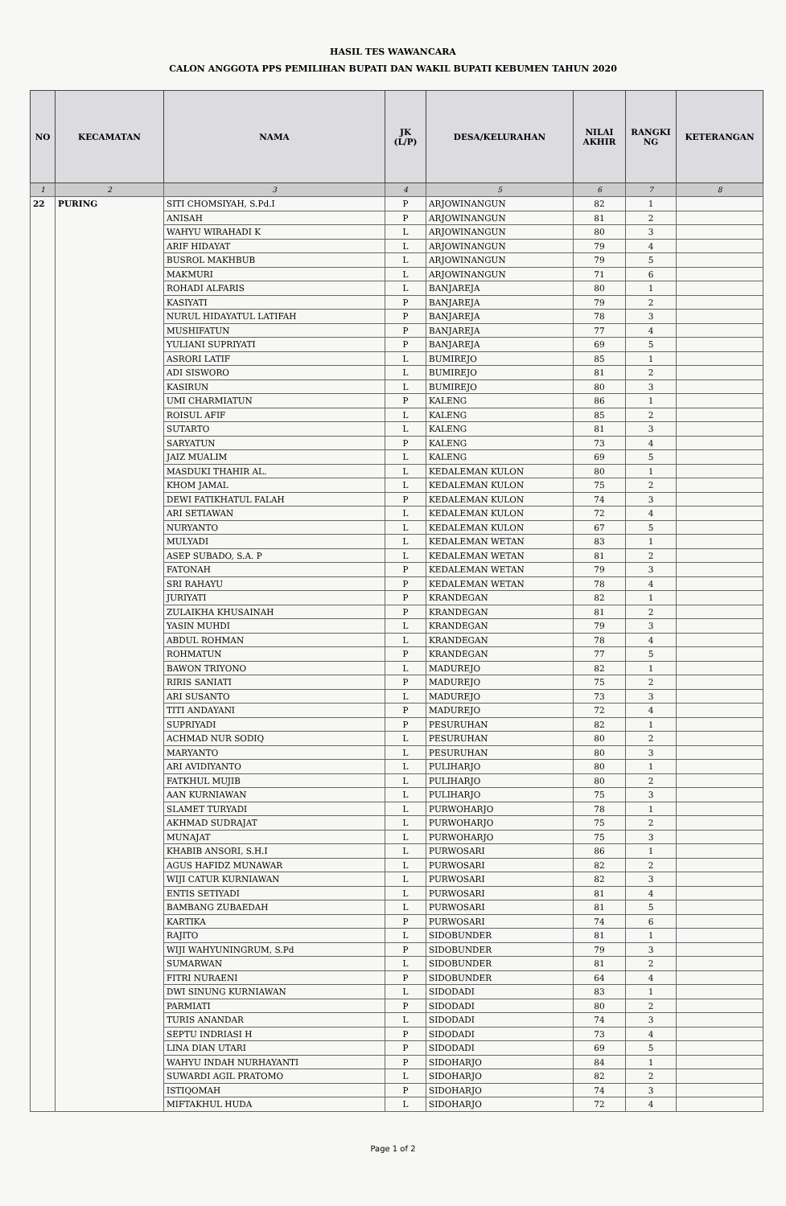HASIL TES WAWANCARA
CALON ANGGOTA PPS PEMILIHAN BUPATI DAN WAKIL BUPATI KEBUMEN TAHUN 2020
| NO | KECAMATAN | NAMA | JK (L/P) | DESA/KELURAHAN | NILAI AKHIR | RANGKI NG | KETERANGAN |
| --- | --- | --- | --- | --- | --- | --- | --- |
| 1 | 2 | 3 | 4 | 5 | 6 | 7 | 8 |
| 22 | PURING | SITI CHOMSIYAH, S.Pd.I | P | ARJOWINANGUN | 82 | 1 | |
| | | ANISAH | P | ARJOWINANGUN | 81 | 2 | |
| | | WAHYU WIRAHADI K | L | ARJOWINANGUN | 80 | 3 | |
| | | ARIF HIDAYAT | L | ARJOWINANGUN | 79 | 4 | |
| | | BUSROL MAKHBUB | L | ARJOWINANGUN | 79 | 5 | |
| | | MAKMURI | L | ARJOWINANGUN | 71 | 6 | |
| | | ROHADI ALFARIS | L | BANJAREJA | 80 | 1 | |
| | | KASIYATI | P | BANJAREJA | 79 | 2 | |
| | | NURUL HIDAYATUL LATIFAH | P | BANJAREJA | 78 | 3 | |
| | | MUSHIFATUN | P | BANJAREJA | 77 | 4 | |
| | | YULIANI SUPRIYATI | P | BANJAREJA | 69 | 5 | |
| | | ASRORI LATIF | L | BUMIREJO | 85 | 1 | |
| | | ADI SISWORO | L | BUMIREJO | 81 | 2 | |
| | | KASIRUN | L | BUMIREJO | 80 | 3 | |
| | | UMI CHARMIATUN | P | KALENG | 86 | 1 | |
| | | ROISUL AFIF | L | KALENG | 85 | 2 | |
| | | SUTARTO | L | KALENG | 81 | 3 | |
| | | SARYATUN | P | KALENG | 73 | 4 | |
| | | JAIZ MUALIM | L | KALENG | 69 | 5 | |
| | | MASDUKI THAHIR AL. | L | KEDALEMAN KULON | 80 | 1 | |
| | | KHOM JAMAL | L | KEDALEMAN KULON | 75 | 2 | |
| | | DEWI FATIKHATUL FALAH | P | KEDALEMAN KULON | 74 | 3 | |
| | | ARI SETIAWAN | L | KEDALEMAN KULON | 72 | 4 | |
| | | NURYANTO | L | KEDALEMAN KULON | 67 | 5 | |
| | | MULYADI | L | KEDALEMAN WETAN | 83 | 1 | |
| | | ASEP SUBADO, S.A. P | L | KEDALEMAN WETAN | 81 | 2 | |
| | | FATONAH | P | KEDALEMAN WETAN | 79 | 3 | |
| | | SRI RAHAYU | P | KEDALEMAN WETAN | 78 | 4 | |
| | | JURIYATI | P | KRANDEGAN | 82 | 1 | |
| | | ZULAIKHA KHUSAINAH | P | KRANDEGAN | 81 | 2 | |
| | | YASIN MUHDI | L | KRANDEGAN | 79 | 3 | |
| | | ABDUL ROHMAN | L | KRANDEGAN | 78 | 4 | |
| | | ROHMATUN | P | KRANDEGAN | 77 | 5 | |
| | | BAWON TRIYONO | L | MADUREJO | 82 | 1 | |
| | | RIRIS SANIATI | P | MADUREJO | 75 | 2 | |
| | | ARI SUSANTO | L | MADUREJO | 73 | 3 | |
| | | TITI ANDAYANI | P | MADUREJO | 72 | 4 | |
| | | SUPRIYADI | P | PESURUHAN | 82 | 1 | |
| | | ACHMAD NUR SODIQ | L | PESURUHAN | 80 | 2 | |
| | | MARYANTO | L | PESURUHAN | 80 | 3 | |
| | | ARI AVIDIYANTO | L | PULIHARJO | 80 | 1 | |
| | | FATKHUL MUJIB | L | PULIHARJO | 80 | 2 | |
| | | AAN KURNIAWAN | L | PULIHARJO | 75 | 3 | |
| | | SLAMET TURYADI | L | PURWOHARJO | 78 | 1 | |
| | | AKHMAD SUDRAJAT | L | PURWOHARJO | 75 | 2 | |
| | | MUNAJAT | L | PURWOHARJO | 75 | 3 | |
| | | KHABIB ANSORI, S.H.I | L | PURWOSARI | 86 | 1 | |
| | | AGUS HAFIDZ MUNAWAR | L | PURWOSARI | 82 | 2 | |
| | | WIJI CATUR KURNIAWAN | L | PURWOSARI | 82 | 3 | |
| | | ENTIS SETIYADI | L | PURWOSARI | 81 | 4 | |
| | | BAMBANG ZUBAEDAH | L | PURWOSARI | 81 | 5 | |
| | | KARTIKA | P | PURWOSARI | 74 | 6 | |
| | | RAJITO | L | SIDOBUNDER | 81 | 1 | |
| | | WIJI WAHYUNINGRUM, S.Pd | P | SIDOBUNDER | 79 | 3 | |
| | | SUMARWAN | L | SIDOBUNDER | 81 | 2 | |
| | | FITRI NURAENI | P | SIDOBUNDER | 64 | 4 | |
| | | DWI SINUNG KURNIAWAN | L | SIDODADI | 83 | 1 | |
| | | PARMIATI | P | SIDODADI | 80 | 2 | |
| | | TURIS ANANDAR | L | SIDODADI | 74 | 3 | |
| | | SEPTU INDRIASI H | P | SIDODADI | 73 | 4 | |
| | | LINA DIAN UTARI | P | SIDODADI | 69 | 5 | |
| | | WAHYU INDAH NURHAYANTI | P | SIDOHARJO | 84 | 1 | |
| | | SUWARDI AGIL PRATOMO | L | SIDOHARJO | 82 | 2 | |
| | | ISTIQOMAH | P | SIDOHARJO | 74 | 3 | |
| | | MIFTAKHUL HUDA | L | SIDOHARJO | 72 | 4 | |
Page 1 of 2